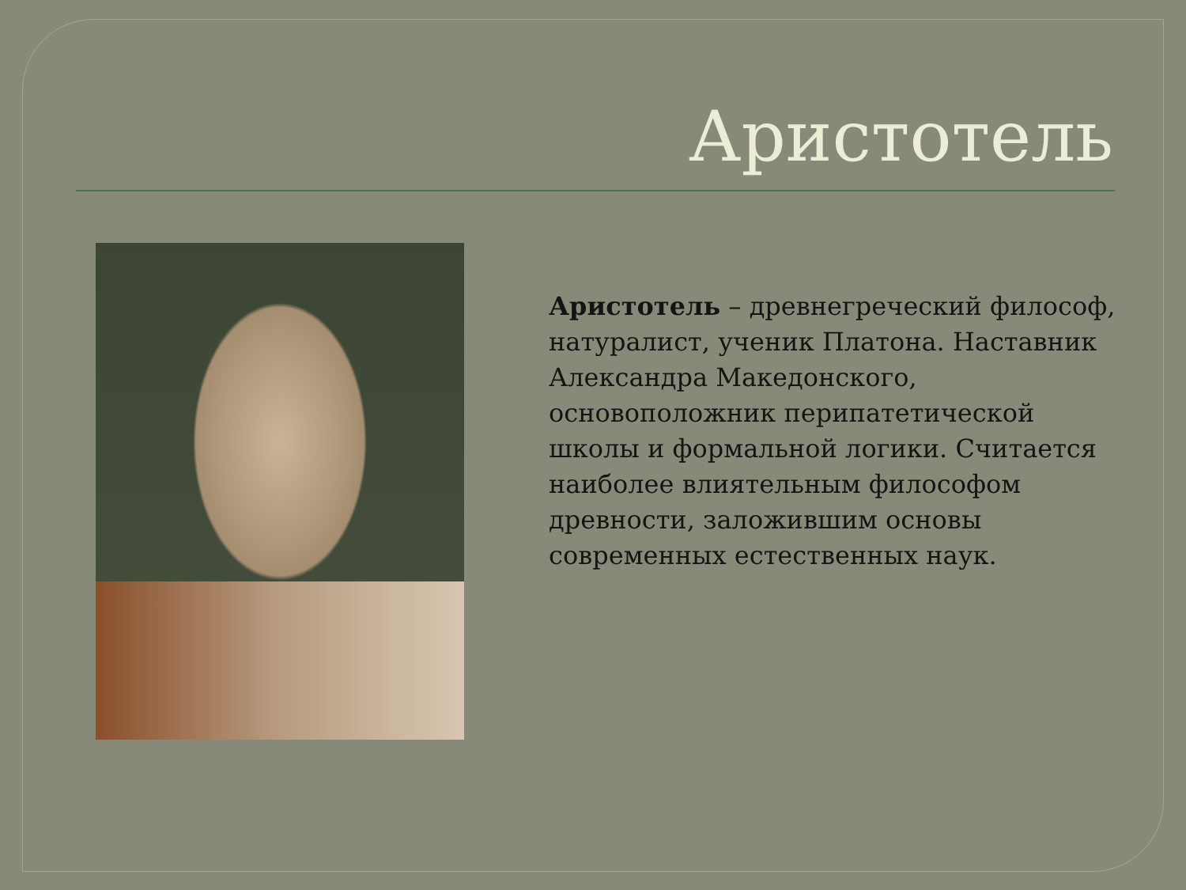Аристотель
Аристотель – древнегреческий философ, натуралист, ученик Платона. Наставник Александра Македонского, основоположник перипатетической школы и формальной логики. Считается наиболее влиятельным философом древности, заложившим основы современных естественных наук.